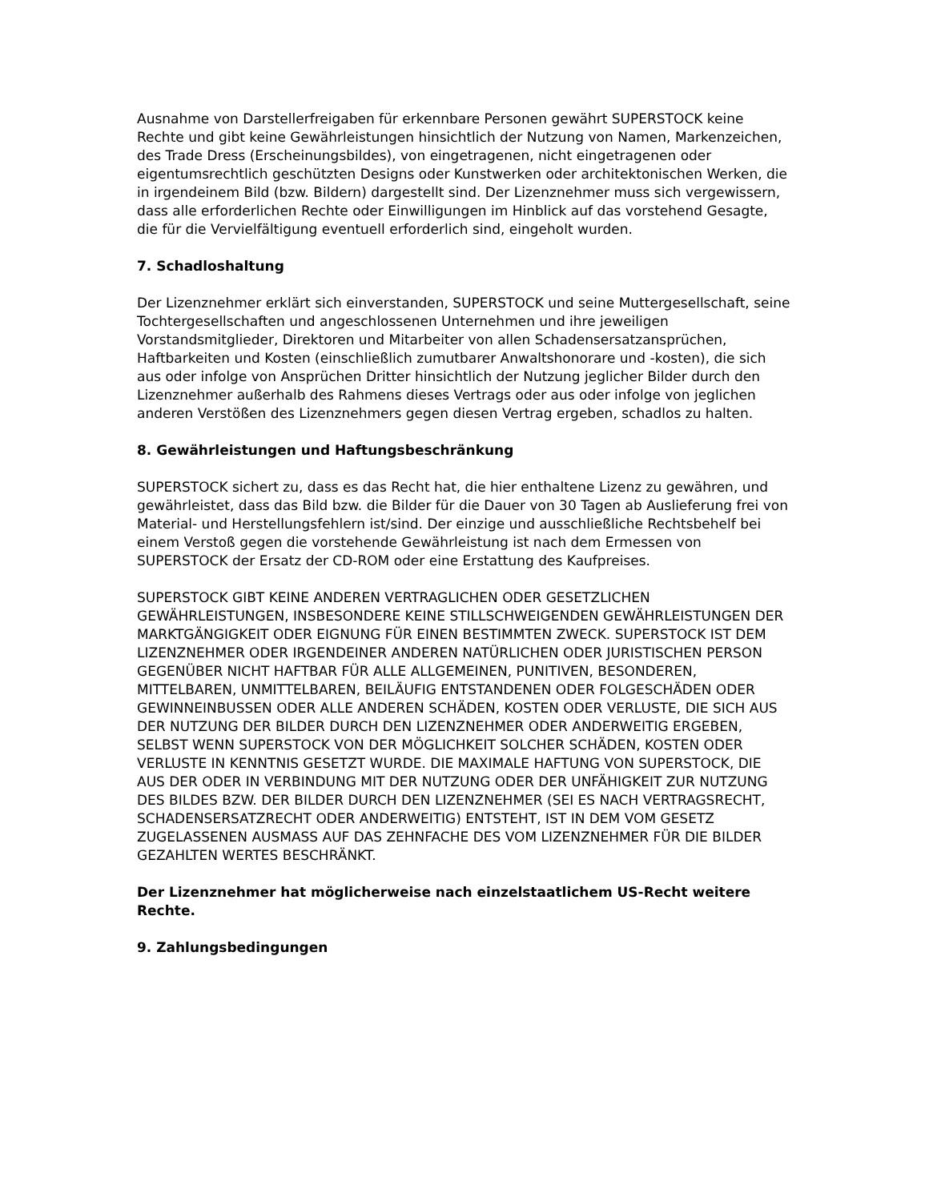Ausnahme von Darstellerfreigaben für erkennbare Personen gewährt SUPERSTOCK keine Rechte und gibt keine Gewährleistungen hinsichtlich der Nutzung von Namen, Markenzeichen, des Trade Dress (Erscheinungsbildes), von eingetragenen, nicht eingetragenen oder eigentumsrechtlich geschützten Designs oder Kunstwerken oder architektonischen Werken, die in irgendeinem Bild (bzw. Bildern) dargestellt sind. Der Lizenznehmer muss sich vergewissern, dass alle erforderlichen Rechte oder Einwilligungen im Hinblick auf das vorstehend Gesagte, die für die Vervielfältigung eventuell erforderlich sind, eingeholt wurden.
7. Schadloshaltung
Der Lizenznehmer erklärt sich einverstanden, SUPERSTOCK und seine Muttergesellschaft, seine Tochtergesellschaften und angeschlossenen Unternehmen und ihre jeweiligen Vorstandsmitglieder, Direktoren und Mitarbeiter von allen Schadensersatzansprüchen, Haftbarkeiten und Kosten (einschließlich zumutbarer Anwaltshonorare und -kosten), die sich aus oder infolge von Ansprüchen Dritter hinsichtlich der Nutzung jeglicher Bilder durch den Lizenznehmer außerhalb des Rahmens dieses Vertrags oder aus oder infolge von jeglichen anderen Verstößen des Lizenznehmers gegen diesen Vertrag ergeben, schadlos zu halten.
8. Gewährleistungen und Haftungsbeschränkung
SUPERSTOCK sichert zu, dass es das Recht hat, die hier enthaltene Lizenz zu gewähren, und gewährleistet, dass das Bild bzw. die Bilder für die Dauer von 30 Tagen ab Auslieferung frei von Material- und Herstellungsfehlern ist/sind. Der einzige und ausschließliche Rechtsbehelf bei einem Verstoß gegen die vorstehende Gewährleistung ist nach dem Ermessen von SUPERSTOCK der Ersatz der CD-ROM oder eine Erstattung des Kaufpreises.
SUPERSTOCK GIBT KEINE ANDEREN VERTRAGLICHEN ODER GESETZLICHEN GEWÄHRLEISTUNGEN, INSBESONDERE KEINE STILLSCHWEIGENDEN GEWÄHRLEISTUNGEN DER MARKTGÄNGIGKEIT ODER EIGNUNG FÜR EINEN BESTIMMTEN ZWECK. SUPERSTOCK IST DEM LIZENZNEHMER ODER IRGENDEINER ANDEREN NATÜRLICHEN ODER JURISTISCHEN PERSON GEGENÜBER NICHT HAFTBAR FÜR ALLE ALLGEMEINEN, PUNITIVEN, BESONDEREN, MITTELBAREN, UNMITTELBAREN, BEILÄUFIG ENTSTANDENEN ODER FOLGESCHÄDEN ODER GEWINNEINBUSSEN ODER ALLE ANDEREN SCHÄDEN, KOSTEN ODER VERLUSTE, DIE SICH AUS DER NUTZUNG DER BILDER DURCH DEN LIZENZNEHMER ODER ANDERWEITIG ERGEBEN, SELBST WENN SUPERSTOCK VON DER MÖGLICHKEIT SOLCHER SCHÄDEN, KOSTEN ODER VERLUSTE IN KENNTNIS GESETZT WURDE. DIE MAXIMALE HAFTUNG VON SUPERSTOCK, DIE AUS DER ODER IN VERBINDUNG MIT DER NUTZUNG ODER DER UNFÄHIGKEIT ZUR NUTZUNG DES BILDES BZW. DER BILDER DURCH DEN LIZENZNEHMER (SEI ES NACH VERTRAGSRECHT, SCHADENSERSATZRECHT ODER ANDERWEITIG) ENTSTEHT, IST IN DEM VOM GESETZ ZUGELASSENEN AUSMASS AUF DAS ZEHNFACHE DES VOM LIZENZNEHMER FÜR DIE BILDER GEZAHLTEN WERTES BESCHRÄNKT.
Der Lizenznehmer hat möglicherweise nach einzelstaatlichem US-Recht weitere Rechte.
9. Zahlungsbedingungen